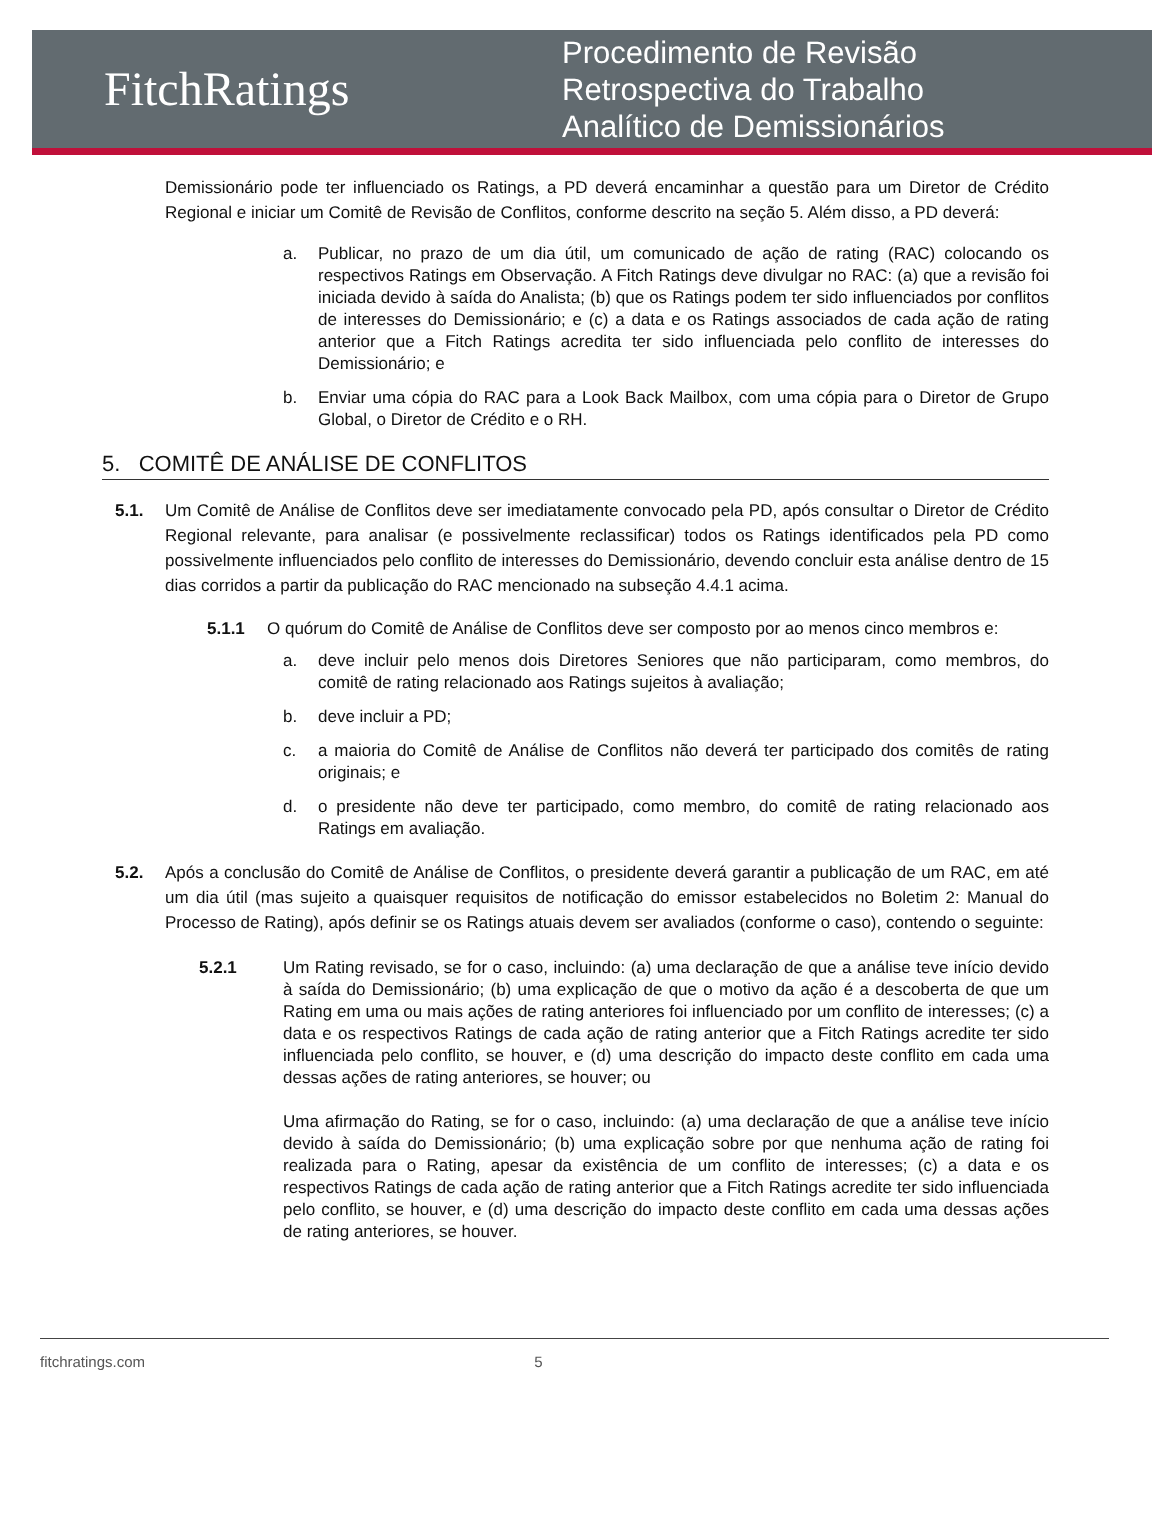FitchRatings
Procedimento de Revisão
Retrospectiva do Trabalho
Analítico de Demissionários
Demissionário pode ter influenciado os Ratings, a PD deverá encaminhar a questão para um Diretor de Crédito Regional e iniciar um Comitê de Revisão de Conflitos, conforme descrito na seção 5. Além disso, a PD deverá:
a. Publicar, no prazo de um dia útil, um comunicado de ação de rating (RAC) colocando os respectivos Ratings em Observação. A Fitch Ratings deve divulgar no RAC: (a) que a revisão foi iniciada devido à saída do Analista; (b) que os Ratings podem ter sido influenciados por conflitos de interesses do Demissionário; e (c) a data e os Ratings associados de cada ação de rating anterior que a Fitch Ratings acredita ter sido influenciada pelo conflito de interesses do Demissionário; e
b. Enviar uma cópia do RAC para a Look Back Mailbox, com uma cópia para o Diretor de Grupo Global, o Diretor de Crédito e o RH.
5. COMITÊ DE ANÁLISE DE CONFLITOS
5.1. Um Comitê de Análise de Conflitos deve ser imediatamente convocado pela PD, após consultar o Diretor de Crédito Regional relevante, para analisar (e possivelmente reclassificar) todos os Ratings identificados pela PD como possivelmente influenciados pelo conflito de interesses do Demissionário, devendo concluir esta análise dentro de 15 dias corridos a partir da publicação do RAC mencionado na subseção 4.4.1 acima.
5.1.1 O quórum do Comitê de Análise de Conflitos deve ser composto por ao menos cinco membros e:
a. deve incluir pelo menos dois Diretores Seniores que não participaram, como membros, do comitê de rating relacionado aos Ratings sujeitos à avaliação;
b. deve incluir a PD;
c. a maioria do Comitê de Análise de Conflitos não deverá ter participado dos comitês de rating originais; e
d. o presidente não deve ter participado, como membro, do comitê de rating relacionado aos Ratings em avaliação.
5.2. Após a conclusão do Comitê de Análise de Conflitos, o presidente deverá garantir a publicação de um RAC, em até um dia útil (mas sujeito a quaisquer requisitos de notificação do emissor estabelecidos no Boletim 2: Manual do Processo de Rating), após definir se os Ratings atuais devem ser avaliados (conforme o caso), contendo o seguinte:
5.2.1 Um Rating revisado, se for o caso, incluindo: (a) uma declaração de que a análise teve início devido à saída do Demissionário; (b) uma explicação de que o motivo da ação é a descoberta de que um Rating em uma ou mais ações de rating anteriores foi influenciado por um conflito de interesses; (c) a data e os respectivos Ratings de cada ação de rating anterior que a Fitch Ratings acredite ter sido influenciada pelo conflito, se houver, e (d) uma descrição do impacto deste conflito em cada uma dessas ações de rating anteriores, se houver; ou
Uma afirmação do Rating, se for o caso, incluindo: (a) uma declaração de que a análise teve início devido à saída do Demissionário; (b) uma explicação sobre por que nenhuma ação de rating foi realizada para o Rating, apesar da existência de um conflito de interesses; (c) a data e os respectivos Ratings de cada ação de rating anterior que a Fitch Ratings acredite ter sido influenciada pelo conflito, se houver, e (d) uma descrição do impacto deste conflito em cada uma dessas ações de rating anteriores, se houver.
fitchratings.com 5